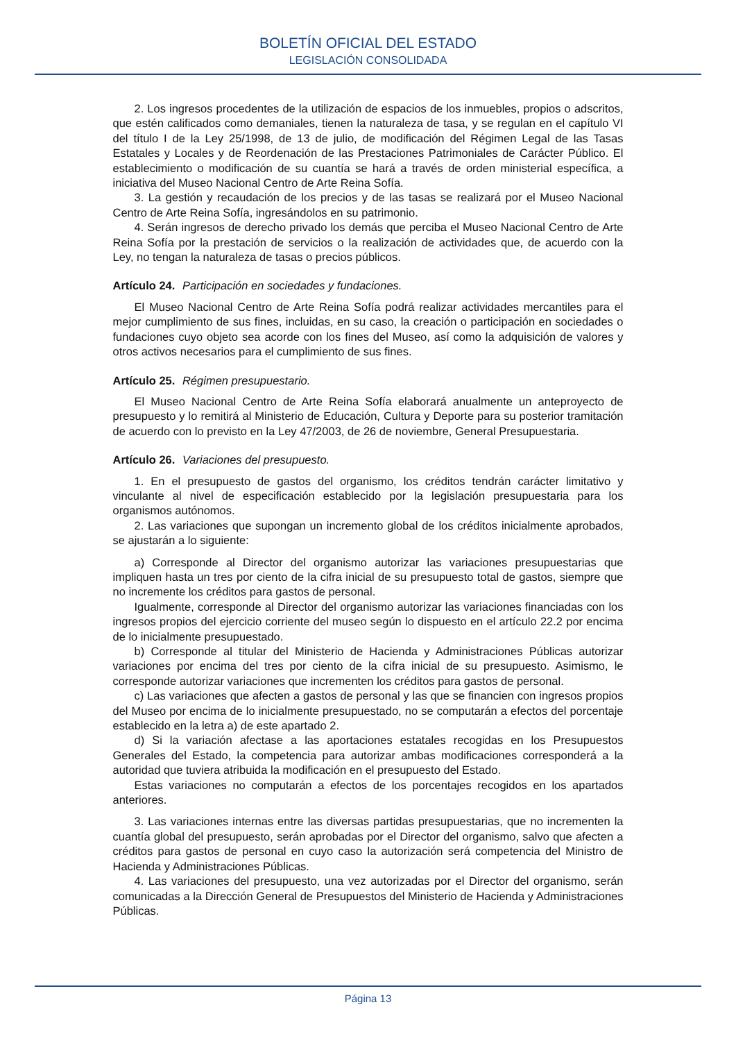BOLETÍN OFICIAL DEL ESTADO
LEGISLACIÓN CONSOLIDADA
2. Los ingresos procedentes de la utilización de espacios de los inmuebles, propios o adscritos, que estén calificados como demaniales, tienen la naturaleza de tasa, y se regulan en el capítulo VI del título I de la Ley 25/1998, de 13 de julio, de modificación del Régimen Legal de las Tasas Estatales y Locales y de Reordenación de las Prestaciones Patrimoniales de Carácter Público. El establecimiento o modificación de su cuantía se hará a través de orden ministerial específica, a iniciativa del Museo Nacional Centro de Arte Reina Sofía.
3. La gestión y recaudación de los precios y de las tasas se realizará por el Museo Nacional Centro de Arte Reina Sofía, ingresándolos en su patrimonio.
4. Serán ingresos de derecho privado los demás que perciba el Museo Nacional Centro de Arte Reina Sofía por la prestación de servicios o la realización de actividades que, de acuerdo con la Ley, no tengan la naturaleza de tasas o precios públicos.
Artículo 24. Participación en sociedades y fundaciones.
El Museo Nacional Centro de Arte Reina Sofía podrá realizar actividades mercantiles para el mejor cumplimiento de sus fines, incluidas, en su caso, la creación o participación en sociedades o fundaciones cuyo objeto sea acorde con los fines del Museo, así como la adquisición de valores y otros activos necesarios para el cumplimiento de sus fines.
Artículo 25. Régimen presupuestario.
El Museo Nacional Centro de Arte Reina Sofía elaborará anualmente un anteproyecto de presupuesto y lo remitirá al Ministerio de Educación, Cultura y Deporte para su posterior tramitación de acuerdo con lo previsto en la Ley 47/2003, de 26 de noviembre, General Presupuestaria.
Artículo 26. Variaciones del presupuesto.
1. En el presupuesto de gastos del organismo, los créditos tendrán carácter limitativo y vinculante al nivel de especificación establecido por la legislación presupuestaria para los organismos autónomos.
2. Las variaciones que supongan un incremento global de los créditos inicialmente aprobados, se ajustarán a lo siguiente:
a) Corresponde al Director del organismo autorizar las variaciones presupuestarias que impliquen hasta un tres por ciento de la cifra inicial de su presupuesto total de gastos, siempre que no incremente los créditos para gastos de personal.
Igualmente, corresponde al Director del organismo autorizar las variaciones financiadas con los ingresos propios del ejercicio corriente del museo según lo dispuesto en el artículo 22.2 por encima de lo inicialmente presupuestado.
b) Corresponde al titular del Ministerio de Hacienda y Administraciones Públicas autorizar variaciones por encima del tres por ciento de la cifra inicial de su presupuesto. Asimismo, le corresponde autorizar variaciones que incrementen los créditos para gastos de personal.
c) Las variaciones que afecten a gastos de personal y las que se financien con ingresos propios del Museo por encima de lo inicialmente presupuestado, no se computarán a efectos del porcentaje establecido en la letra a) de este apartado 2.
d) Si la variación afectase a las aportaciones estatales recogidas en los Presupuestos Generales del Estado, la competencia para autorizar ambas modificaciones corresponderá a la autoridad que tuviera atribuida la modificación en el presupuesto del Estado.
Estas variaciones no computarán a efectos de los porcentajes recogidos en los apartados anteriores.
3. Las variaciones internas entre las diversas partidas presupuestarias, que no incrementen la cuantía global del presupuesto, serán aprobadas por el Director del organismo, salvo que afecten a créditos para gastos de personal en cuyo caso la autorización será competencia del Ministro de Hacienda y Administraciones Públicas.
4. Las variaciones del presupuesto, una vez autorizadas por el Director del organismo, serán comunicadas a la Dirección General de Presupuestos del Ministerio de Hacienda y Administraciones Públicas.
Página 13